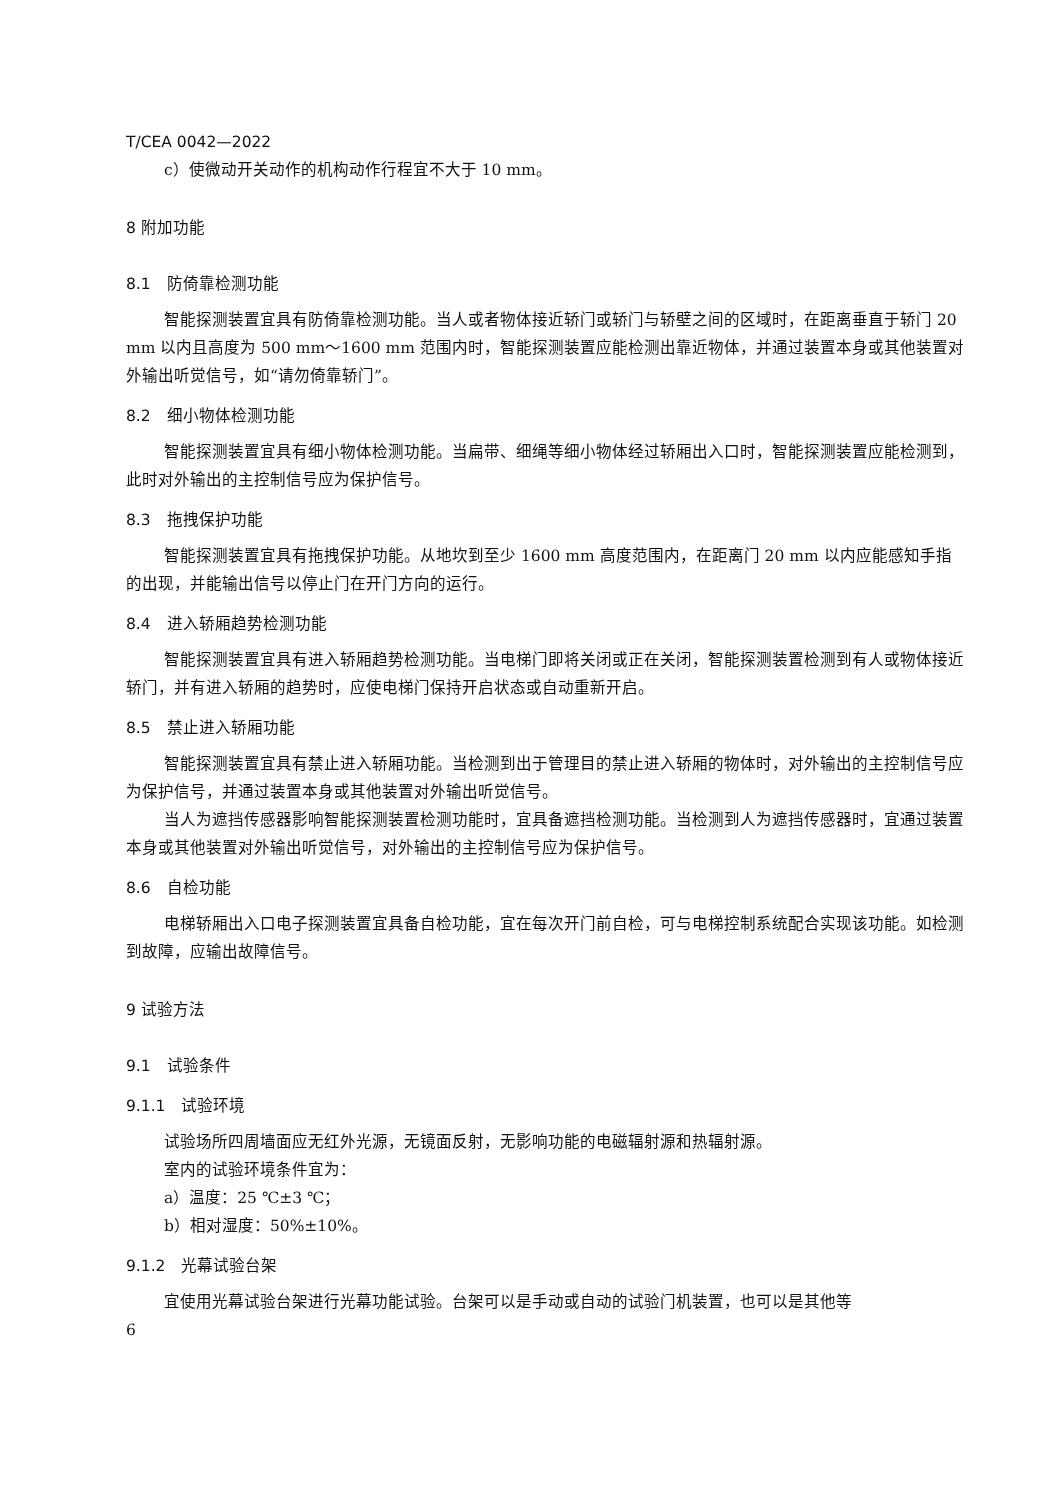T/CEA 0042—2022
c）使微动开关动作的机构动作行程宜不大于 10 mm。
8 附加功能
8.1　防倚靠检测功能
智能探测装置宜具有防倚靠检测功能。当人或者物体接近轿门或轿门与轿壁之间的区域时，在距离垂直于轿门 20 mm 以内且高度为 500 mm～1600 mm 范围内时，智能探测装置应能检测出靠近物体，并通过装置本身或其他装置对外输出听觉信号，如“请勿倚靠轿门”。
8.2　细小物体检测功能
智能探测装置宜具有细小物体检测功能。当扁带、细绳等细小物体经过轿厢出入口时，智能探测装置应能检测到，此时对外输出的主控制信号应为保护信号。
8.3　拖拽保护功能
智能探测装置宜具有拖拽保护功能。从地坎到至少 1600 mm 高度范围内，在距离门 20 mm 以内应能感知手指的出现，并能输出信号以停止门在开门方向的运行。
8.4　进入轿厢趋势检测功能
智能探测装置宜具有进入轿厢趋势检测功能。当电梯门即将关闭或正在关闭，智能探测装置检测到有人或物体接近轿门，并有进入轿厢的趋势时，应使电梯门保持开启状态或自动重新开启。
8.5　禁止进入轿厢功能
智能探测装置宜具有禁止进入轿厢功能。当检测到出于管理目的禁止进入轿厢的物体时，对外输出的主控制信号应为保护信号，并通过装置本身或其他装置对外输出听觉信号。
当人为遮挡传感器影响智能探测装置检测功能时，宜具备遮挡检测功能。当检测到人为遮挡传感器时，宜通过装置本身或其他装置对外输出听觉信号，对外输出的主控制信号应为保护信号。
8.6　自检功能
电梯轿厢出入口电子探测装置宜具备自检功能，宜在每次开门前自检，可与电梯控制系统配合实现该功能。如检测到故障，应输出故障信号。
9 试验方法
9.1　试验条件
9.1.1　试验环境
试验场所四周墙面应无红外光源，无镜面反射，无影响功能的电磁辐射源和热辐射源。
室内的试验环境条件宜为：
a）温度：25 ℃±3 ℃；
b）相对湿度：50%±10%。
9.1.2　光幕试验台架
宜使用光幕试验台架进行光幕功能试验。台架可以是手动或自动的试验门机装置，也可以是其他等
6